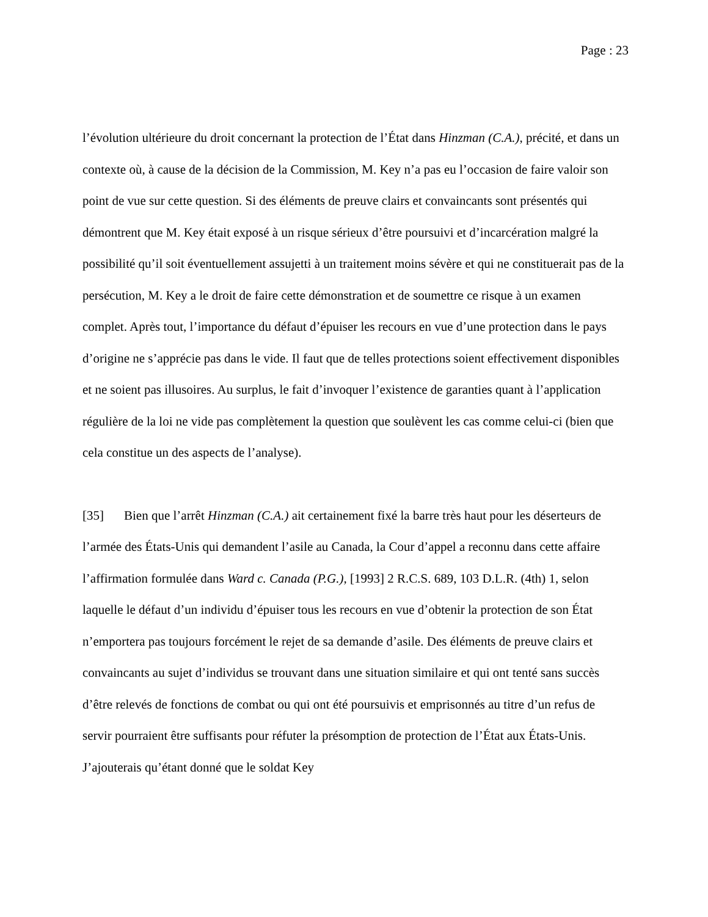Page : 23
l’évolution ultérieure du droit concernant la protection de l’État dans Hinzman (C.A.), précité, et dans un contexte où, à cause de la décision de la Commission, M. Key n’a pas eu l’occasion de faire valoir son point de vue sur cette question. Si des éléments de preuve clairs et convaincants sont présentés qui démontrent que M. Key était exposé à un risque sérieux d’être poursuivi et d’incarcération malgré la possibilité qu’il soit éventuellement assujetti à un traitement moins sévère et qui ne constituerait pas de la persécution, M. Key a le droit de faire cette démonstration et de soumettre ce risque à un examen complet. Après tout, l’importance du défaut d’épuiser les recours en vue d’une protection dans le pays d’origine ne s’apprécie pas dans le vide. Il faut que de telles protections soient effectivement disponibles et ne soient pas illusoires. Au surplus, le fait d’invoquer l’existence de garanties quant à l’application régulière de la loi ne vide pas complètement la question que soulèvent les cas comme celui-ci (bien que cela constitue un des aspects de l’analyse).
[35] Bien que l’arrêt Hinzman (C.A.) ait certainement fixé la barre très haut pour les déserteurs de l’armée des États-Unis qui demandent l’asile au Canada, la Cour d’appel a reconnu dans cette affaire l’affirmation formulée dans Ward c. Canada (P.G.), [1993] 2 R.C.S. 689, 103 D.L.R. (4th) 1, selon laquelle le défaut d’un individu d’épuiser tous les recours en vue d’obtenir la protection de son État n’emportera pas toujours forcément le rejet de sa demande d’asile. Des éléments de preuve clairs et convaincants au sujet d’individus se trouvant dans une situation similaire et qui ont tenté sans succès d’être relevés de fonctions de combat ou qui ont été poursuivis et emprisonnés au titre d’un refus de servir pourraient être suffisants pour réfuter la présomption de protection de l’État aux États-Unis. J’ajouterais qu’étant donné que le soldat Key